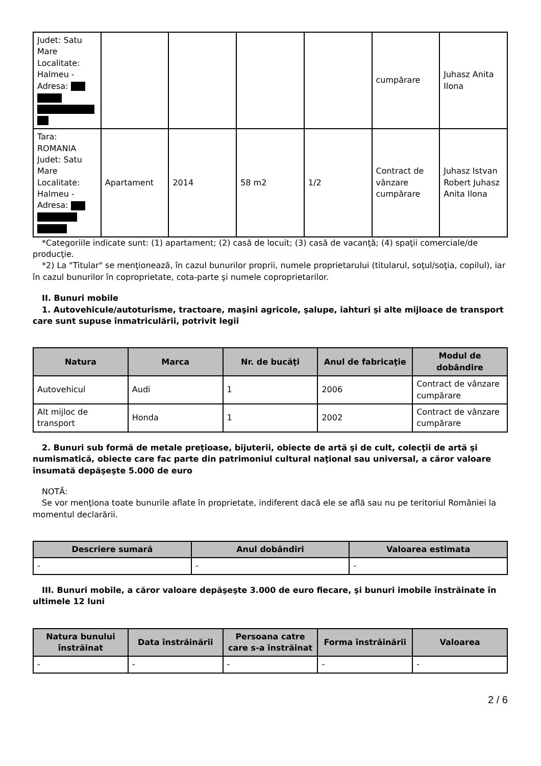| Judet: Satu Mare Localitate: Halmeu - Adresa: | | | | | cumpărare | Juhasz Anita Ilona |
| Tara: ROMANIA Judet: Satu Mare Localitate: Halmeu - Adresa: | Apartament | 2014 | 58 m2 | 1/2 | Contract de vânzare cumpărare | Juhasz Istvan Robert Juhasz Anita Ilona |
*Categoriile indicate sunt: (1) apartament; (2) casă de locuit; (3) casă de vacanţă; (4) spaţii comerciale/de producţie.
*2) La "Titular" se menţionează, în cazul bunurilor proprii, numele proprietarului (titularul, soţul/soţia, copilul), iar în cazul bunurilor în coproprietate, cota-parte şi numele coproprietarilor.
II. Bunuri mobile
1. Autovehicule/autoturisme, tractoare, maşini agricole, şalupe, iahturi şi alte mijloace de transport care sunt supuse înmatriculării, potrivit legii
| Natura | Marca | Nr. de bucăţi | Anul de fabricaţie | Modul de dobândire |
| --- | --- | --- | --- | --- |
| Autovehicul | Audi | 1 | 2006 | Contract de vânzare cumpărare |
| Alt mijloc de transport | Honda | 1 | 2002 | Contract de vânzare cumpărare |
2. Bunuri sub formă de metale preţioase, bijuterii, obiecte de artă şi de cult, colecţii de artă şi numismatică, obiecte care fac parte din patrimoniul cultural naţional sau universal, a căror valoare însumată depăşeşte 5.000 de euro
NOTĂ:
Se vor menţiona toate bunurile aflate în proprietate, indiferent dacă ele se află sau nu pe teritoriul României la momentul declarării.
| Descriere sumară | Anul dobândiri | Valoarea estimata |
| --- | --- | --- |
| - | - | - |
III. Bunuri mobile, a căror valoare depăşeşte 3.000 de euro fiecare, şi bunuri imobile înstrăinate în ultimele 12 luni
| Natura bunului înstrăinat | Data înstrăinării | Persoana catre care s-a înstrăinat | Forma înstrăinării | Valoarea |
| --- | --- | --- | --- | --- |
| - | - | - | - | - |
2 / 6